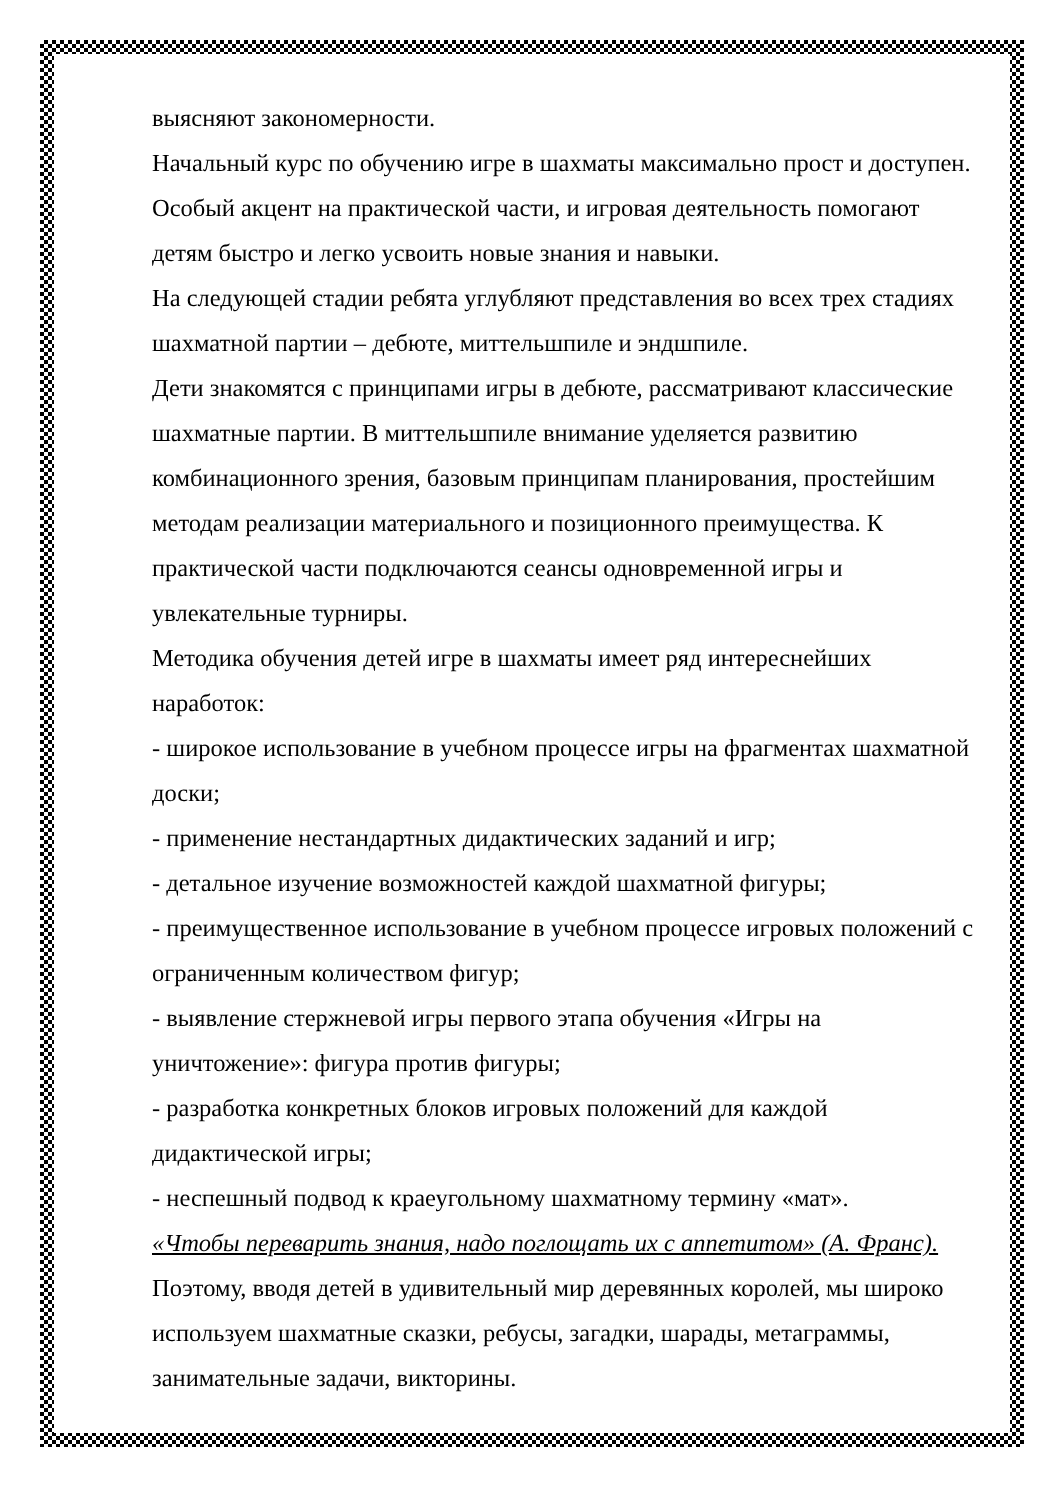выясняют закономерности.
Начальный курс по обучению игре в шахматы максимально прост и доступен. Особый акцент на практической части, и игровая деятельность помогают детям быстро и легко усвоить новые знания и навыки.
На следующей стадии ребята углубляют представления во всех трех стадиях шахматной партии – дебюте, миттельшпиле и эндшпиле.
Дети знакомятся с принципами игры в дебюте, рассматривают классические шахматные партии. В миттельшпиле внимание уделяется развитию комбинационного зрения, базовым принципам планирования, простейшим методам реализации материального и позиционного преимущества. К практической части подключаются сеансы одновременной игры и увлекательные турниры.
Методика обучения детей игре в шахматы имеет ряд интереснейших наработок:
- широкое использование в учебном процессе игры на фрагментах шахматной доски;
- применение нестандартных дидактических заданий и игр;
- детальное изучение возможностей каждой шахматной фигуры;
- преимущественное использование в учебном процессе игровых положений с ограниченным количеством фигур;
- выявление стержневой игры первого этапа обучения «Игры на уничтожение»: фигура против фигуры;
- разработка конкретных блоков игровых положений для каждой дидактической игры;
- неспешный подвод к краеугольному шахматному термину «мат».
«Чтобы переварить знания, надо поглощать их с аппетитом» (А. Франс).
Поэтому, вводя детей в удивительный мир деревянных королей, мы широко используем шахматные сказки, ребусы, загадки, шарады, метаграммы, занимательные задачи, викторины.